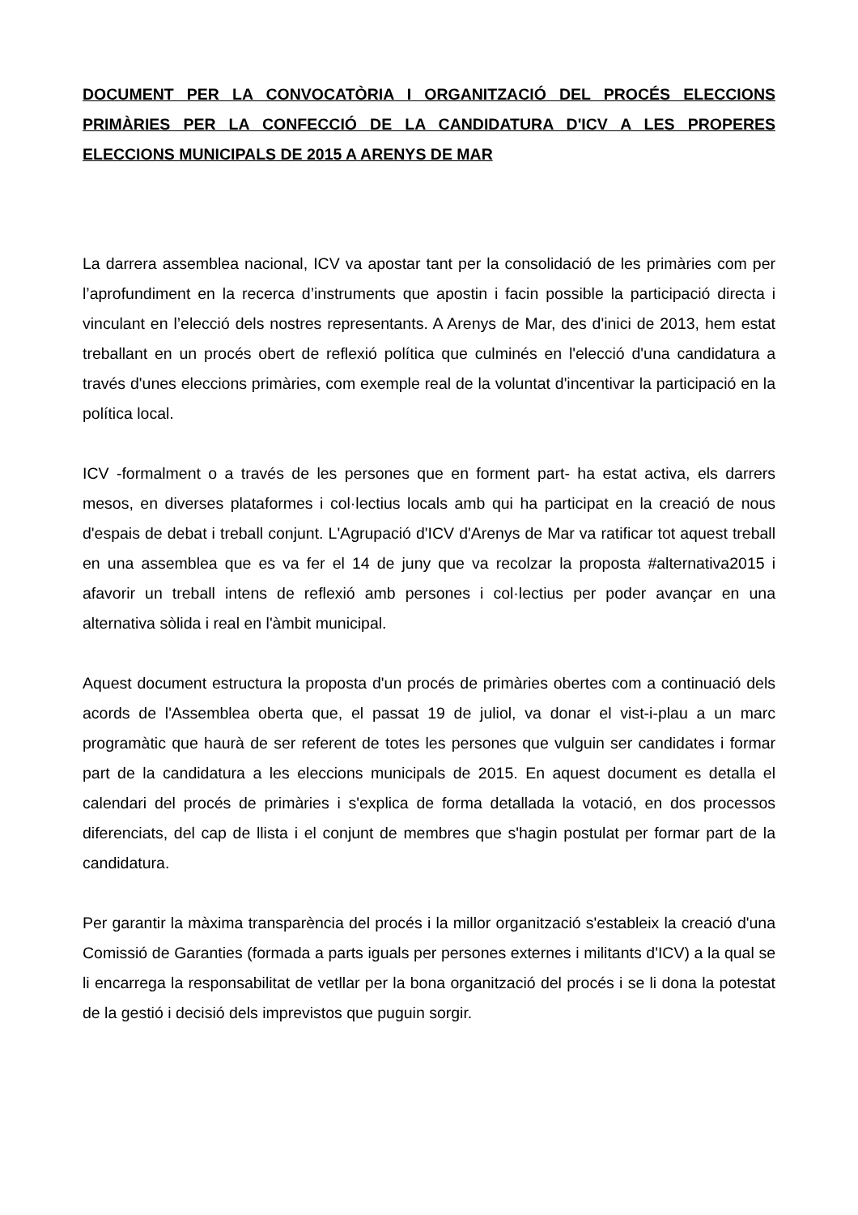DOCUMENT PER LA CONVOCATÒRIA I ORGANITZACIÓ DEL PROCÉS ELECCIONS PRIMÀRIES PER LA CONFECCIÓ DE LA CANDIDATURA D'ICV A LES PROPERES ELECCIONS MUNICIPALS DE 2015 A ARENYS DE MAR
La darrera assemblea nacional, ICV va apostar tant per la consolidació de les primàries com per l’aprofundiment en la recerca d’instruments que apostin i facin possible la participació directa i vinculant en l’elecció dels nostres representants. A Arenys de Mar, des d'inici de 2013, hem estat treballant en un procés obert de reflexió política que culminés en l'elecció d'una candidatura a través d'unes eleccions primàries, com exemple real de la voluntat d'incentivar la participació en la política local.
ICV -formalment o a través de les persones que en forment part- ha estat activa, els darrers mesos, en diverses plataformes i col·lectius locals amb qui ha participat en la creació de nous d'espais de debat i treball conjunt. L'Agrupació d'ICV d'Arenys de Mar va ratificar tot aquest treball en una assemblea que es va fer el 14 de juny que va recolzar la proposta #alternativa2015 i afavorir un treball intens de reflexió amb persones i col·lectius per poder avançar en una alternativa sòlida i real en l'àmbit municipal.
Aquest document estructura la proposta d'un procés de primàries obertes com a continuació dels acords de l'Assemblea oberta que, el passat 19 de juliol, va donar el vist-i-plau a un marc programàtic que haurà de ser referent de totes les persones que vulguin ser candidates i formar part de la candidatura a les eleccions municipals de 2015. En aquest document es detalla el calendari del procés de primàries i s'explica de forma detallada la votació, en dos processos diferenciats, del cap de llista i el conjunt de membres que s'hagin postulat per formar part de la candidatura.
Per garantir la màxima transparència del procés i la millor organització s'estableix la creació d'una Comissió de Garanties (formada a parts iguals per persones externes i militants d'ICV) a la qual se li encarrega la responsabilitat de vetllar per la bona organització del procés i se li dona la potestat de la gestió i decisió dels imprevistos que puguin sorgir.